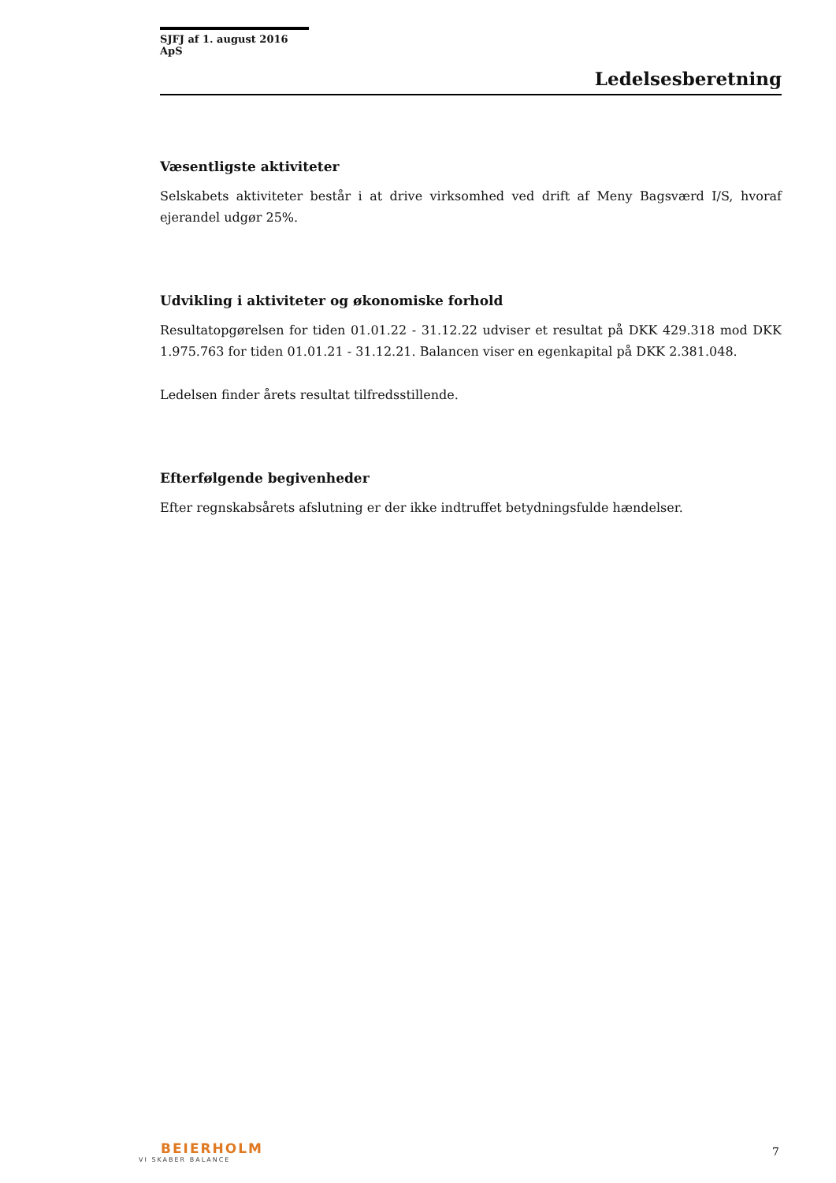SJFJ af 1. august 2016 ApS
Ledelsesberetning
Væsentligste aktiviteter
Selskabets aktiviteter består i at drive virksomhed ved drift af Meny Bagsværd I/S, hvoraf ejerandel udgør 25%.
Udvikling i aktiviteter og økonomiske forhold
Resultatopgørelsen for tiden 01.01.22 - 31.12.22 udviser et resultat på DKK 429.318 mod DKK 1.975.763 for tiden 01.01.21 - 31.12.21. Balancen viser en egenkapital på DKK 2.381.048.
Ledelsen finder årets resultat tilfredsstillende.
Efterfølgende begivenheder
Efter regnskabsårets afslutning er der ikke indtruffet betydningsfulde hændelser.
BEIERHOLM
VI SKABER BALANCE
7